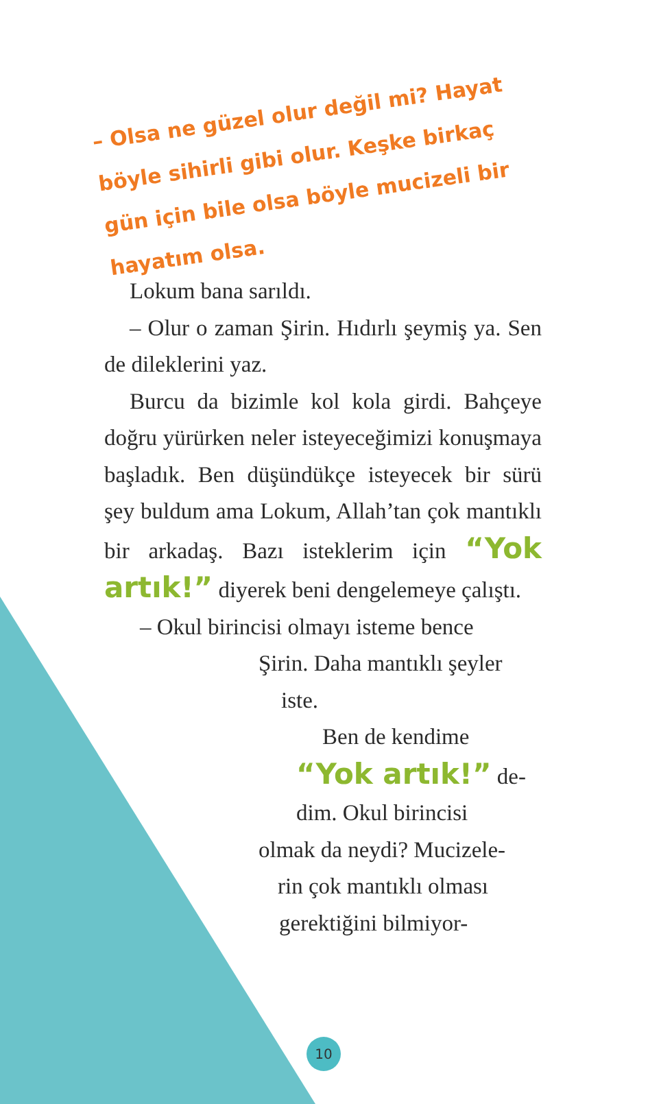– Olsa ne güzel olur değil mi? Hayat böyle sihirli gibi olur. Keşke birkaç gün için bile olsa böyle mucizeli bir hayatım olsa.
Lokum bana sarıldı.
– Olur o zaman Şirin. Hıdırlı şeymiş ya. Sen de dileklerini yaz.
Burcu da bizimle kol kola girdi. Bahçeye doğru yürürken neler isteyeceğimizi konuşmaya başladık. Ben düşündükçe isteyecek bir sürü şey buldum ama Lokum, Allah’tan çok mantıklı bir arkadaş. Bazı isteklerim için “Yok artık!” diyerek beni dengelemeye çalıştı.
– Okul birincisi olmayı isteme bence
Şirin. Daha mantıklı şeyler
iste.
Ben de kendime
“Yok artık!” de-
dim. Okul birincisi
olmak da neydi? Mucizele-
rin çok mantıklı olması
gerektiğini bilmiyor-
10